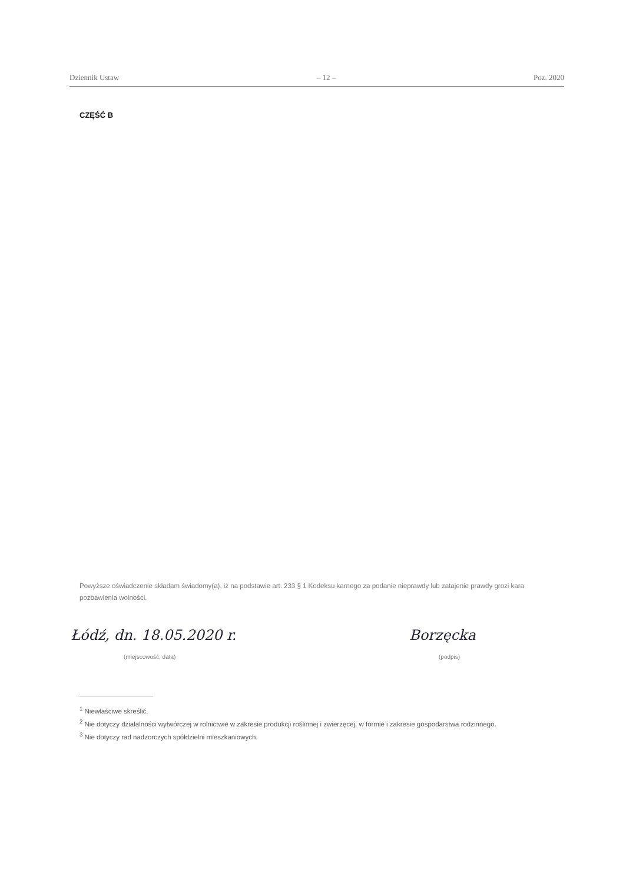Dziennik Ustaw – 12 – Poz. 2020
CZĘŚĆ B
Powyższe oświadczenie składam świadomy(a), iż na podstawie art. 233 § 1 Kodeksu karnego za podanie nieprawdy lub zatajenie prawdy grozi kara pozbawienia wolności.
Łódź, dn. 18.05.2020 r.
(miejscowość, data)
Borzęcka
(podpis)
<sup>1</sup> Niewłaściwe skreślić.
<sup>2</sup> Nie dotyczy działalności wytwórczej w rolnictwie w zakresie produkcji roślinnej i zwierzęcej, w formie i zakresie gospodarstwa rodzinnego.
<sup>3</sup> Nie dotyczy rad nadzorczych spółdzielni mieszkaniowych.